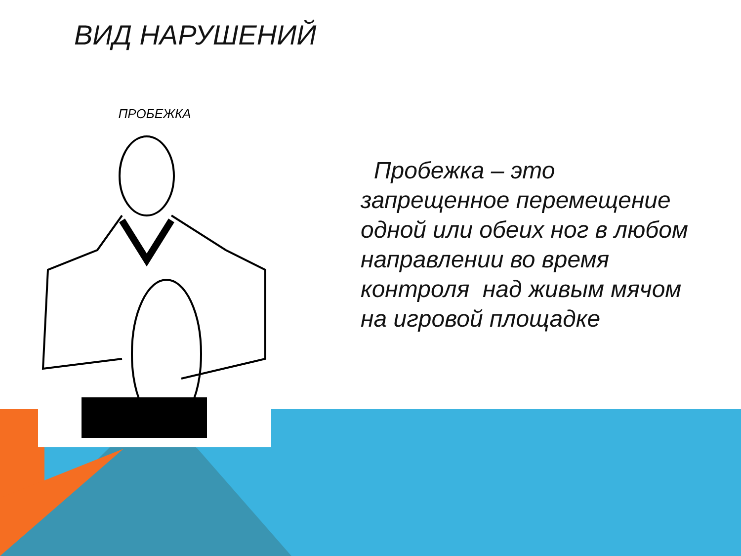ВИД НАРУШЕНИЙ
ПРОБЕЖКА
Пробежка – это запрещенное перемещение одной или обеих ног в любом направлении во время контроля над живым мячом на игровой площадке